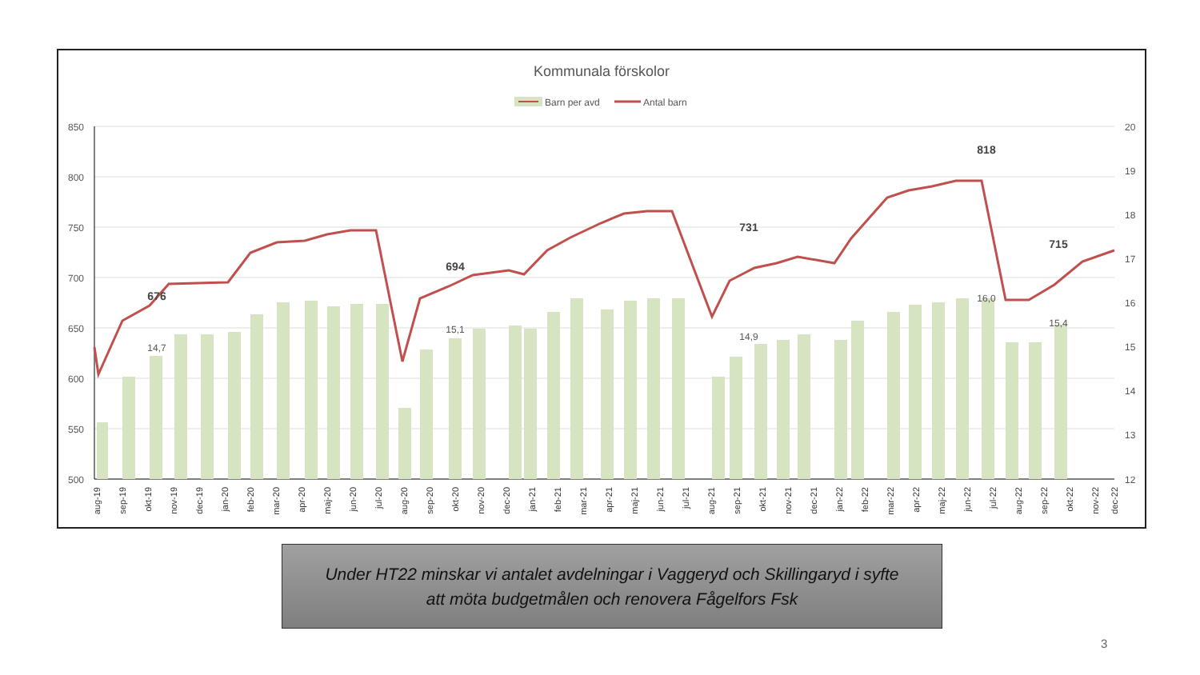Kommunala förskolor
Barn per avd
Antal barn
850
800
750
700
650
600
550
500
20
19
18
17
16
15
14
13
12
676
694
731
818
715
14,7
15,1
14,9
16,0
15,4
aug-19
sep-19
okt-19
nov-19
dec-19
jan-20
feb-20
mar-20
apr-20
maj-20
jun-20
jul-20
aug-20
sep-20
okt-20
nov-20
dec-20
jan-21
feb-21
mar-21
apr-21
maj-21
jun-21
jul-21
aug-21
sep-21
okt-21
nov-21
dec-21
jan-22
feb-22
mar-22
apr-22
maj-22
jun-22
jul-22
aug-22
sep-22
okt-22
nov-22
dec-22
Under HT22 minskar vi antalet avdelningar i Vaggeryd och Skillingaryd i syfte
att möta budgetmålen och renovera Fågelfors Fsk
3